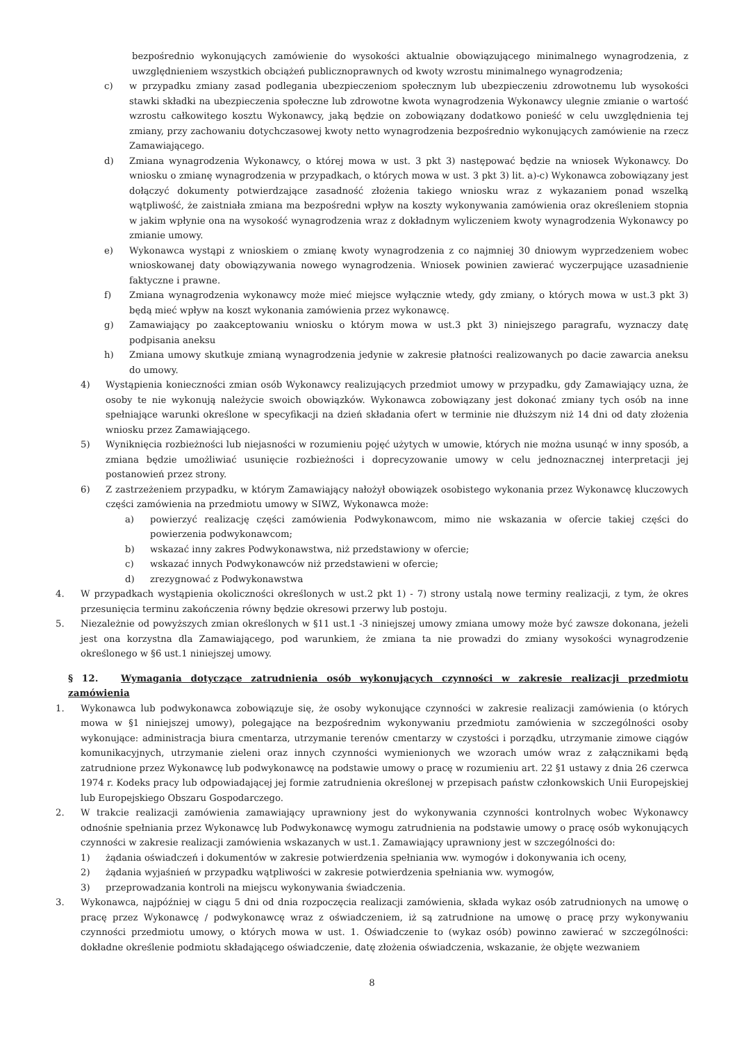bezpośrednio wykonujących zamówienie do wysokości aktualnie obowiązującego minimalnego wynagrodzenia, z uwzględnieniem wszystkich obciążeń publicznoprawnych od kwoty wzrostu minimalnego wynagrodzenia;
c) w przypadku zmiany zasad podlegania ubezpieczeniom społecznym lub ubezpieczeniu zdrowotnemu lub wysokości stawki składki na ubezpieczenia społeczne lub zdrowotne kwota wynagrodzenia Wykonawcy ulegnie zmianie o wartość wzrostu całkowitego kosztu Wykonawcy, jaką będzie on zobowiązany dodatkowo ponieść w celu uwzględnienia tej zmiany, przy zachowaniu dotychczasowej kwoty netto wynagrodzenia bezpośrednio wykonujących zamówienie na rzecz Zamawiającego.
d) Zmiana wynagrodzenia Wykonawcy, o której mowa w ust. 3 pkt 3) następować będzie na wniosek Wykonawcy. Do wniosku o zmianę wynagrodzenia w przypadkach, o których mowa w ust. 3 pkt 3) lit. a)-c) Wykonawca zobowiązany jest dołączyć dokumenty potwierdzające zasadność złożenia takiego wniosku wraz z wykazaniem ponad wszelką wątpliwość, że zaistniała zmiana ma bezpośredni wpływ na koszty wykonywania zamówienia oraz określeniem stopnia w jakim wpłynie ona na wysokość wynagrodzenia wraz z dokładnym wyliczeniem kwoty wynagrodzenia Wykonawcy po zmianie umowy.
e) Wykonawca wystąpi z wnioskiem o zmianę kwoty wynagrodzenia z co najmniej 30 dniowym wyprzedzeniem wobec wnioskowanej daty obowiązywania nowego wynagrodzenia. Wniosek powinien zawierać wyczerpujące uzasadnienie faktyczne i prawne.
f) Zmiana wynagrodzenia wykonawcy może mieć miejsce wyłącznie wtedy, gdy zmiany, o których mowa w ust.3 pkt 3) będą mieć wpływ na koszt wykonania zamówienia przez wykonawcę.
g) Zamawiający po zaakceptowaniu wniosku o którym mowa w ust.3 pkt 3) niniejszego paragrafu, wyznaczy datę podpisania aneksu
h) Zmiana umowy skutkuje zmianą wynagrodzenia jedynie w zakresie płatności realizowanych po dacie zawarcia aneksu do umowy.
4) Wystąpienia konieczności zmian osób Wykonawcy realizujących przedmiot umowy w przypadku, gdy Zamawiający uzna, że osoby te nie wykonują należycie swoich obowiązków. Wykonawca zobowiązany jest dokonać zmiany tych osób na inne spełniające warunki określone w specyfikacji na dzień składania ofert w terminie nie dłuższym niż 14 dni od daty złożenia wniosku przez Zamawiającego.
5) Wyniknięcia rozbieżności lub niejasności w rozumieniu pojęć użytych w umowie, których nie można usunąć w inny sposób, a zmiana będzie umożliwiać usunięcie rozbieżności i doprecyzowanie umowy w celu jednoznacznej interpretacji jej postanowień przez strony.
6) Z zastrzeżeniem przypadku, w którym Zamawiający nałożył obowiązek osobistego wykonania przez Wykonawcę kluczowych części zamówienia na przedmiotu umowy w SIWZ, Wykonawca może:
a) powierzyć realizację części zamówienia Podwykonawcom, mimo nie wskazania w ofercie takiej części do powierzenia podwykonawcom;
b) wskazać inny zakres Podwykonawstwa, niż przedstawiony w ofercie;
c) wskazać innych Podwykonawców niż przedstawieni w ofercie;
d) zrezygnować z Podwykonawstwa
4. W przypadkach wystąpienia okoliczności określonych w ust.2 pkt 1) - 7) strony ustalą nowe terminy realizacji, z tym, że okres przesunięcia terminu zakończenia równy będzie okresowi przerwy lub postoju.
5. Niezależnie od powyższych zmian określonych w §11 ust.1 -3 niniejszej umowy zmiana umowy może być zawsze dokonana, jeżeli jest ona korzystna dla Zamawiającego, pod warunkiem, że zmiana ta nie prowadzi do zmiany wysokości wynagrodzenie określonego w §6 ust.1 niniejszej umowy.
§ 12. Wymagania dotyczące zatrudnienia osób wykonujących czynności w zakresie realizacji przedmiotu zamówienia
1. Wykonawca lub podwykonawca zobowiązuje się, że osoby wykonujące czynności w zakresie realizacji zamówienia (o których mowa w §1 niniejszej umowy), polegające na bezpośrednim wykonywaniu przedmiotu zamówienia w szczególności osoby wykonujące: administracja biura cmentarza, utrzymanie terenów cmentarzy w czystości i porządku, utrzymanie zimowe ciągów komunikacyjnych, utrzymanie zieleni oraz innych czynności wymienionych we wzorach umów wraz z załącznikami będą zatrudnione przez Wykonawcę lub podwykonawcę na podstawie umowy o pracę w rozumieniu art. 22 §1 ustawy z dnia 26 czerwca 1974 r. Kodeks pracy lub odpowiadającej jej formie zatrudnienia określonej w przepisach państw członkowskich Unii Europejskiej lub Europejskiego Obszaru Gospodarczego.
2. W trakcie realizacji zamówienia zamawiający uprawniony jest do wykonywania czynności kontrolnych wobec Wykonawcy odnośnie spełniania przez Wykonawcę lub Podwykonawcę wymogu zatrudnienia na podstawie umowy o pracę osób wykonujących czynności w zakresie realizacji zamówienia wskazanych w ust.1. Zamawiający uprawniony jest w szczególności do:
1) żądania oświadczeń i dokumentów w zakresie potwierdzenia spełniania ww. wymogów i dokonywania ich oceny,
2) żądania wyjaśnień w przypadku wątpliwości w zakresie potwierdzenia spełniania ww. wymogów,
3) przeprowadzania kontroli na miejscu wykonywania świadczenia.
3. Wykonawca, najpóźniej w ciągu 5 dni od dnia rozpoczęcia realizacji zamówienia, składa wykaz osób zatrudnionych na umowę o pracę przez Wykonawcę / podwykonawcę wraz z oświadczeniem, iż są zatrudnione na umowę o pracę przy wykonywaniu czynności przedmiotu umowy, o których mowa w ust. 1. Oświadczenie to (wykaz osób) powinno zawierać w szczególności: dokładne określenie podmiotu składającego oświadczenie, datę złożenia oświadczenia, wskazanie, że objęte wezwaniem
8